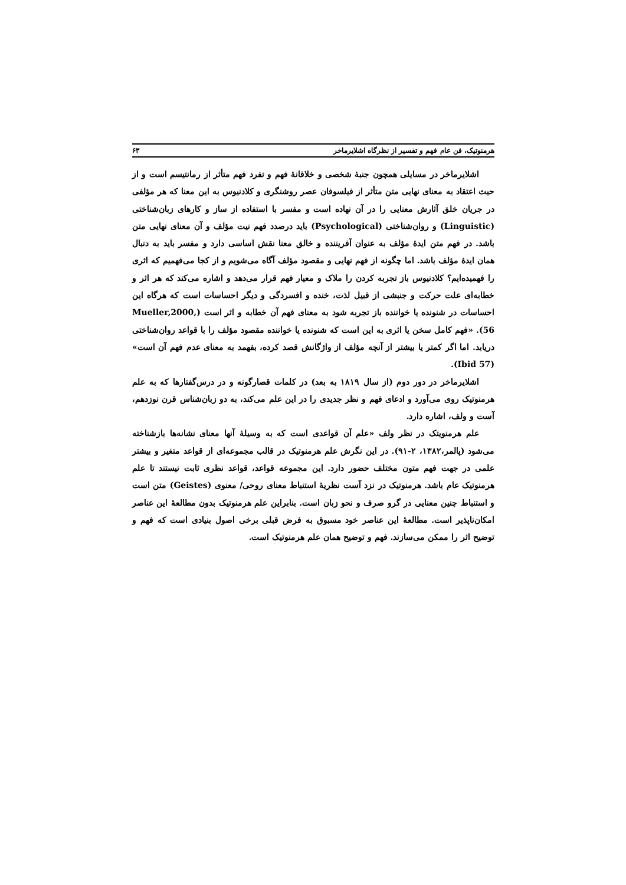هرمنوتیک، فن عام فهم و تفسیر از نظرگاه اشلایرماخر ۶۳
اشلایرماخر در مسایلی همچون جنبهٔ شخصی و خلاقانهٔ فهم و تفرد فهم متأثر از رمانتیسم است و از حیث اعتقاد به معنای نهایی متن متأثر از فیلسوفان عصر روشنگری و کلادنیوس به این معنا که هر مؤلفی در جریان خلق آثارش معنایی را در آن نهاده است و مفسر با استفاده از ساز و کارهای زبان‌شناختی (Linguistic) و روان‌شناختی (Psychological) باید درصدد فهم نیت مؤلف و آن معنای نهایی متن باشد. در فهم متن ایدهٔ مؤلف به عنوان آفریننده و خالق معنا نقش اساسی دارد و مفسر باید به دنبال همان ایدهٔ مؤلف باشد. اما چگونه از فهم نهایی و مقصود مؤلف آگاه می‌شویم و از کجا می‌فهمیم که اثری را فهمیده‌ایم؟ کلادنیوس باز تجربه کردن را ملاک و معیار فهم قرار می‌دهد و اشاره می‌کند که هر اثر و خطابه‌ای علت حرکت و جنبشی از قبیل لذت، خنده و افسردگی و دیگر احساسات است که هرگاه این احساسات در شنونده یا خواننده باز تجربه شود به معنای فهم آن خطابه و اثر است (Mueller,2000, 56). «فهم کامل سخن یا اثری به این است که شنونده یا خواننده مقصود مؤلف را با قواعد روان‌شناختی دریابد. اما اگر کمتر یا بیشتر از آنچه مؤلف از واژگانش قصد کرده، بفهمد به معنای عدم فهم آن است» (Ibid 57).
اشلایرماخر در دور دوم (از سال ۱۸۱۹ به بعد) در کلمات قصارگونه و در درس‌گفتارها که به علم هرمنوتیک روی می‌آورد و ادعای فهم و نظر جدیدی را در این علم می‌کند، به دو زبان‌شناس قرن نوزدهم، آست و ولف، اشاره دارد.
علم هرمنویتک در نظر ولف «علم آن قواعدی است که به وسیلهٔ آنها معنای نشانه‌ها بازشناخته می‌شود (پالمر،۱۳۸۲، ۲-۹۱). در این نگرش علم هرمنوتیک در قالب مجموعه‌ای از قواعد متغیر و بیشتر علمی در جهت فهم متون مختلف حضور دارد. این مجموعه قواعد، قواعد نظری ثابت نیستند تا علم هرمنوتیک عام باشد. هرمنوتیک در نزد آست نظریهٔ استنباط معنای روحی/ معنوی (Geistes) متن است و استنباط چنین معنایی در گرو صرف و نحو زبان است. بنابراین علم هرمنوتیک بدون مطالعهٔ این عناصر امکان‌ناپذیر است. مطالعهٔ این عناصر خود مسبوق به فرض قبلی برخی اصول بنیادی است که فهم و توضیح اثر را ممکن می‌سازند. فهم و توضیح همان علم هرمنوتیک است.